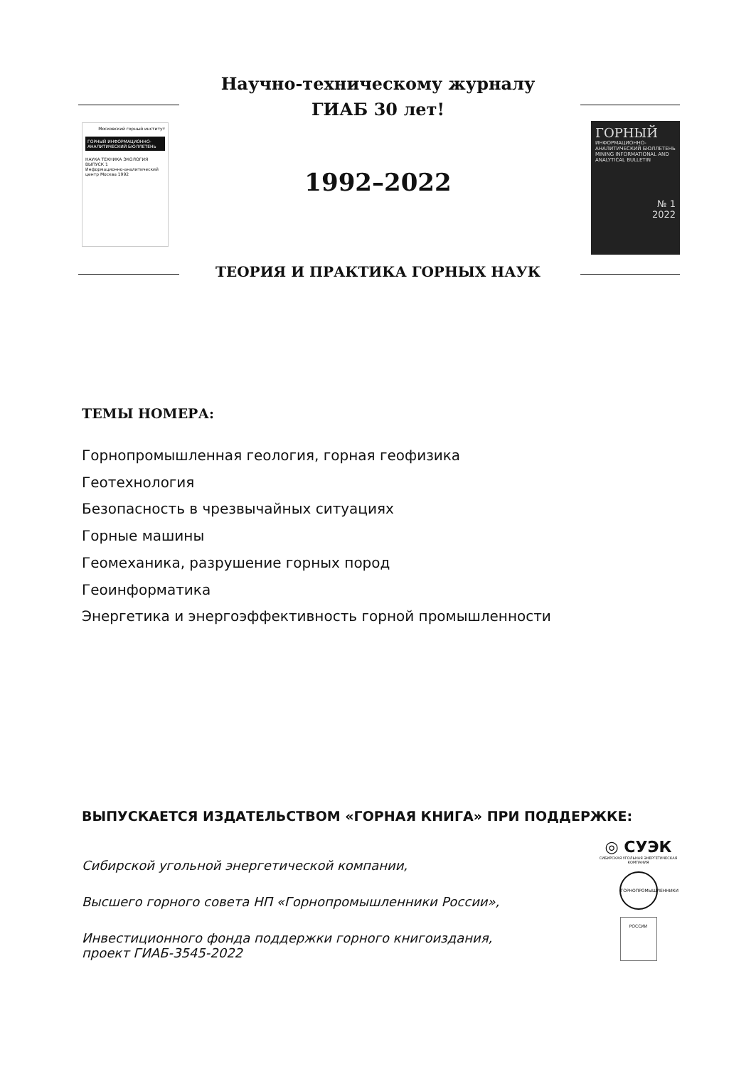Московский горный институт
ГОРНЫЙ ИНФОРМАЦИОННО-АНАЛИТИЧЕСКИЙ БЮЛЛЕТЕНЬ
НАУКА ТЕХНИКА ЭКОЛОГИЯ
ВЫПУСК 1
Информационно-аналитический центр Москва 1992
ГОРНЫЙ
ИНФОРМАЦИОННО-АНАЛИТИЧЕСКИЙ БЮЛЛЕТЕНЬ
MINING INFORMATIONAL AND ANALYTICAL BULLETIN
№ 1
2022
Научно-техническому журналу
ГИАБ 30 лет!
1992–2022
ТЕОРИЯ И ПРАКТИКА ГОРНЫХ НАУК
ТЕМЫ НОМЕРА:
Горнопромышленная геология, горная геофизика
Геотехнология
Безопасность в чрезвычайных ситуациях
Горные машины
Геомеханика, разрушение горных пород
Геоинформатика
Энергетика и энергоэффективность горной промышленности
ВЫПУСКАЕТСЯ ИЗДАТЕЛЬСТВОМ «ГОРНАЯ КНИГА» ПРИ ПОДДЕРЖКЕ:
Сибирской угольной энергетической компании,
Высшего горного совета НП «Горнопромышленники России»,
Инвестиционного фонда поддержки горного книгоиздания,
проект ГИАБ-3545-2022
◎ СУЭК
СИБИРСКАЯ УГОЛЬНАЯ ЭНЕРГЕТИЧЕСКАЯ КОМПАНИЯ
ГОРНОПРОМЫШЛЕННИКИ РОССИИ